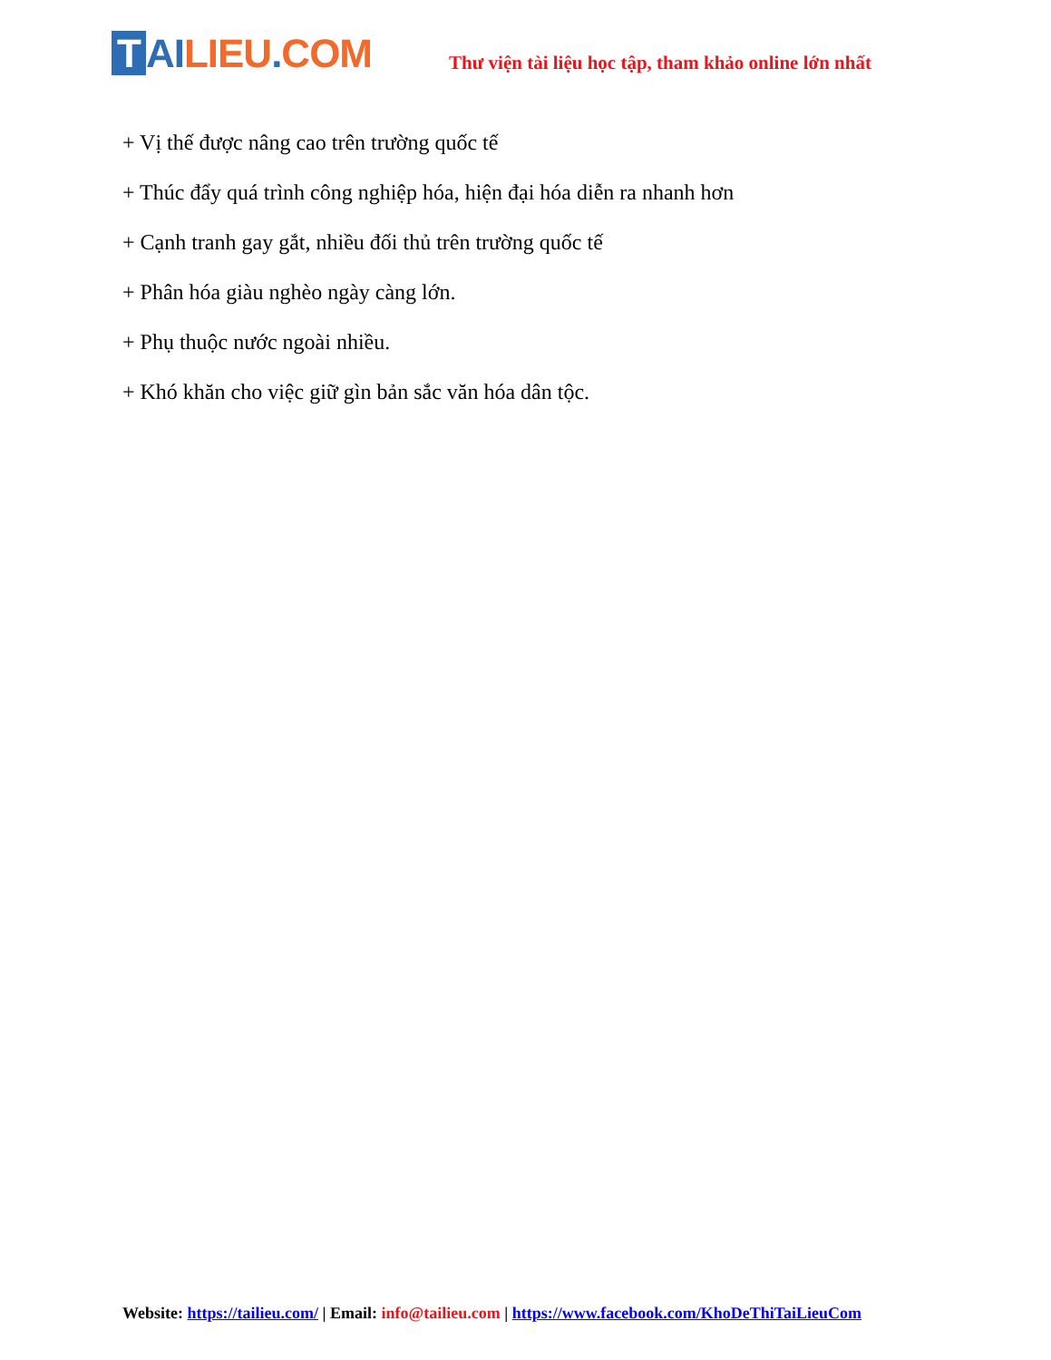T AI LIEU. COM
Thư viện tài liệu học tập, tham khảo online lớn nhất
+ Vị thế được nâng cao trên trường quốc tế
+ Thúc đẩy quá trình công nghiệp hóa, hiện đại hóa diễn ra nhanh hơn
+ Cạnh tranh gay gắt, nhiều đối thủ trên trường quốc tế
+ Phân hóa giàu nghèo ngày càng lớn.
+ Phụ thuộc nước ngoài nhiều.
+ Khó khăn cho việc giữ gìn bản sắc văn hóa dân tộc.
Website: https://tailieu.com/ | Email: info@tailieu.com | https://www.facebook.com/KhoDeThiTaiLieuCom